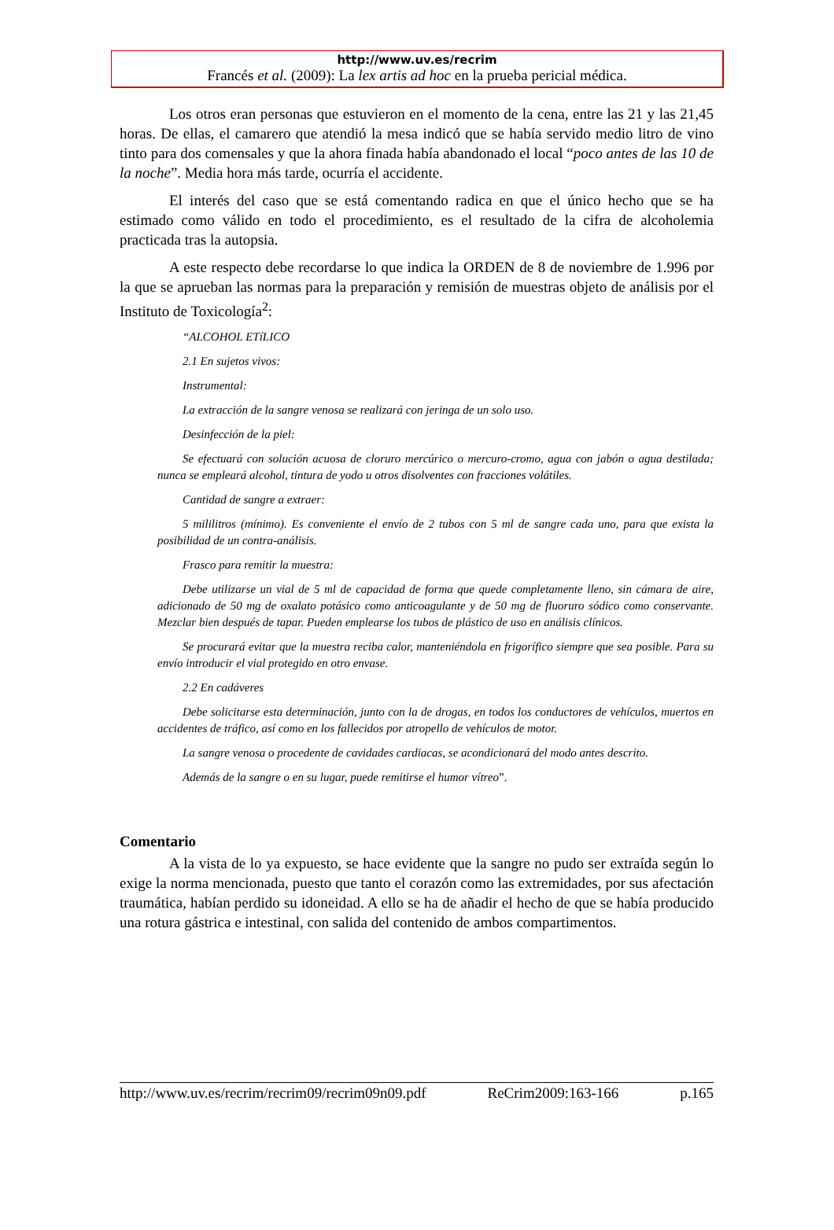http://www.uv.es/recrim
Francés et al. (2009): La lex artis ad hoc en la prueba pericial médica.
Los otros eran personas que estuvieron en el momento de la cena, entre las 21 y las 21,45 horas. De ellas, el camarero que atendió la mesa indicó que se había servido medio litro de vino tinto para dos comensales y que la ahora finada había abandonado el local “poco antes de las 10 de la noche”. Media hora más tarde, ocurría el accidente.
El interés del caso que se está comentando radica en que el único hecho que se ha estimado como válido en todo el procedimiento, es el resultado de la cifra de alcoholemia practicada tras la autopsia.
A este respecto debe recordarse lo que indica la ORDEN de 8 de noviembre de 1.996 por la que se aprueban las normas para la preparación y remisión de muestras objeto de análisis por el Instituto de Toxicología<sup>2</sup>:
“ALCOHOL ETíLICO
2.1 En sujetos vivos:
Instrumental:
La extracción de la sangre venosa se realizará con jeringa de un solo uso.
Desinfección de la piel:
Se efectuará con solución acuosa de cloruro mercúrico o mercuro-cromo, agua con jabón o agua destilada; nunca se empleará alcohol, tintura de yodo u otros disolventes con fracciones volátiles.
Cantidad de sangre a extraer:
5 mililitros (mínimo). Es conveniente el envío de 2 tubos con 5 ml de sangre cada uno, para que exista la posibilidad de un contra-análisis.
Frasco para remitir la muestra:
Debe utilizarse un vial de 5 ml de capacidad de forma que quede completamente lleno, sin cámara de aire, adicionado de 50 mg de oxalato potásico como anticoagulante y de 50 mg de fluoruro sódico como conservante. Mezclar bien después de tapar. Pueden emplearse los tubos de plástico de uso en análisis clínicos.
Se procurará evitar que la muestra reciba calor, manteniéndola en frigorífico siempre que sea posible. Para su envío introducir el vial protegido en otro envase.
2.2 En cadáveres
Debe solicitarse esta determinación, junto con la de drogas, en todos los conductores de vehículos, muertos en accidentes de tráfico, así como en los fallecidos por atropello de vehículos de motor.
La sangre venosa o procedente de cavidades cardiacas, se acondicionará del modo antes descrito.
Además de la sangre o en su lugar, puede remitirse el humor vítreo”.
Comentario
A la vista de lo ya expuesto, se hace evidente que la sangre no pudo ser extraída según lo exige la norma mencionada, puesto que tanto el corazón como las extremidades, por sus afectación traumática, habían perdido su idoneidad. A ello se ha de añadir el hecho de que se había producido una rotura gástrica e intestinal, con salida del contenido de ambos compartimentos.
http://www.uv.es/recrim/recrim09/recrim09n09.pdf ReCrim2009:163-166 p.165